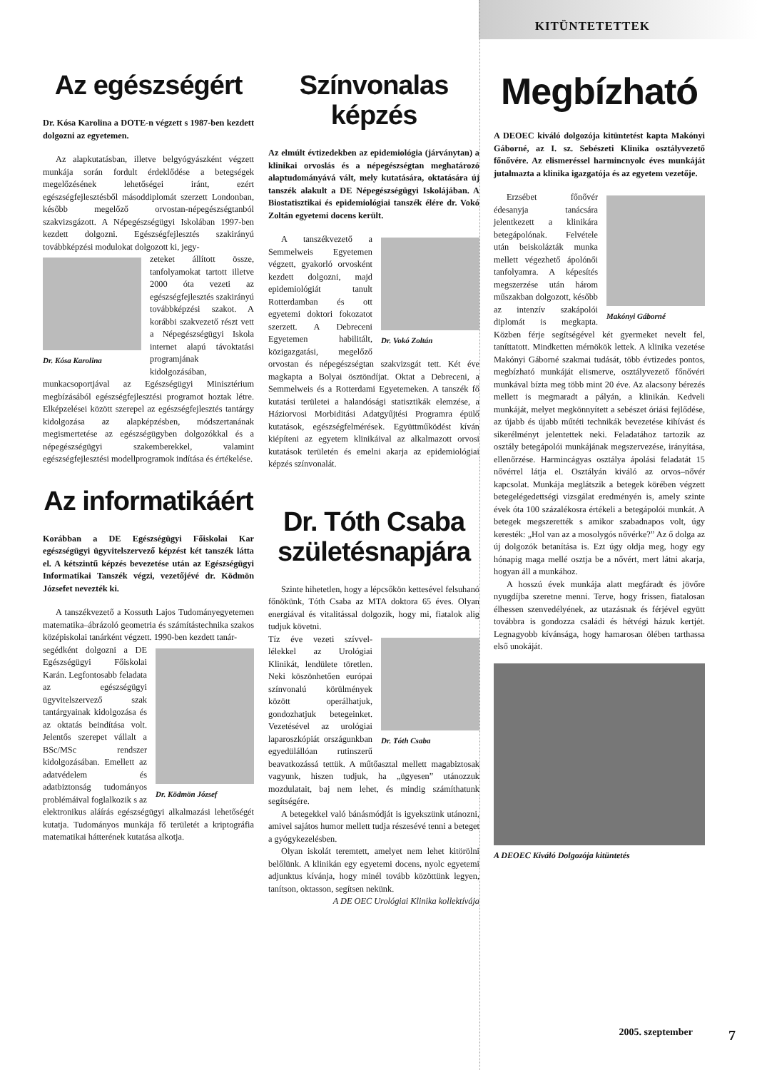KITÜNTETETTEK
Az egészségért
Dr. Kósa Karolina a DOTE-n végzett s 1987-ben kezdett dolgozni az egyetemen.
Az alapkutatásban, illetve belgyógyászként végzett munkája során fordult érdeklődése a betegségek megelőzésének lehetőségei iránt, ezért egészségfejlesztésből másoddiplomát szerzett Londonban, később megelőző orvostan-népegészségtanból szakvizsgázott. A Népegészségügyi Iskolában 1997-ben kezdett dolgozni. Egészségfejlesztés szakirányú továbbképzési modulokat dolgozott ki, jegy-
Dr. Kósa Karolina
zeteket állított össze, tanfolyamokat tartott illetve 2000 óta vezeti az egészségfejlesztés szakirányú továbbképzési szakot. A korábbi szakvezető részt vett a Népegészségügyi Iskola internet alapú távoktatási programjának kidolgozásában, munkacsoportjával az Egészségügyi Minisztérium megbízásából egészségfejlesztési programot hoztak létre. Elképzelései között szerepel az egészségfejlesztés tantárgy kidolgozása az alapképzésben, módszertanának megismertetése az egészségügyben dolgozókkal és a népegészségügyi szakemberekkel, valamint egészségfejlesztési modellprogramok indítása és értékelése.
Az informatikáért
Korábban a DE Egészségügyi Főiskolai Kar egészségügyi ügyvitelszervező képzést két tanszék látta el. A kétszintű képzés bevezetése után az Egészségügyi Informatikai Tanszék végzi, vezetőjévé dr. Ködmön Józsefet nevezték ki.
A tanszékvezető a Kossuth Lajos Tudományegyetemen matematika–ábrázoló geometria és számítástechnika szakos középiskolai tanárként végzett. 1990-ben kezdett tanár-
Dr. Ködmön József
segédként dolgozni a DE Egészségügyi Főiskolai Karán. Legfontosabb feladata az egészségügyi ügyvitelszervező szak tantárgyainak kidolgozása és az oktatás beindítása volt. Jelentős szerepet vállalt a BSc/MSc rendszer kidolgozásában. Emellett az adatvédelem és adatbiztonság tudományos problémáival foglalkozik s az elektronikus aláírás egészségügyi alkalmazási lehetőségét kutatja. Tudományos munkája fő területét a kriptográfia matematikai hátterének kutatása alkotja.
Színvonalas képzés
Az elmúlt évtizedekben az epidemiológia (járványtan) a klinikai orvoslás és a népegészségtan meghatározó alaptudományává vált, mely kutatására, oktatására új tanszék alakult a DE Népegészségügyi Iskolájában. A Biostatisztikai és epidemiológiai tanszék élére dr. Vokó Zoltán egyetemi docens került.
Dr. Vokó Zoltán
A tanszékvezető a Semmelweis Egyetemen végzett, gyakorló orvosként kezdett dolgozni, majd epidemiológiát tanult Rotterdamban és ott egyetemi doktori fokozatot szerzett. A Debreceni Egyetemen habilitált, közigazgatási, megelőző orvostan és népegészségtan szakvizsgát tett. Két éve magkapta a Bolyai ösztöndíjat. Oktat a Debreceni, a Semmelweis és a Rotterdami Egyetemeken. A tanszék fő kutatási területei a halandósági statisztikák elemzése, a Háziorvosi Morbiditási Adatgyűjtési Programra épülő kutatások, egészségfelmérések. Együttműködést kíván kiépíteni az egyetem klinikáival az alkalmazott orvosi kutatások területén és emelni akarja az epidemiológiai képzés színvonalát.
Dr. Tóth Csaba születésnapjára
Szinte hihetetlen, hogy a lépcsőkön kettesével felsuhanó főnökünk, Tóth Csaba az MTA doktora 65 éves. Olyan energiával és vitalitással dolgozik, hogy mi, fiatalok alig tudjuk követni.
Dr. Tóth Csaba
Tíz éve vezeti szívvel-lélekkel az Urológiai Klinikát, lendülete töretlen. Neki köszönhetően európai színvonalú körülmények között operálhatjuk, gondozhatjuk betegeinket. Vezetésével az urológiai laparoszkópiát országunkban egyedülállóan rutinszerű beavatkozássá tettük. A műtőasztal mellett magabiztosak vagyunk, hiszen tudjuk, ha „ügyesen” utánozzuk mozdulatait, baj nem lehet, és mindig számíthatunk segítségére.
A betegekkel való bánásmódját is igyekszünk utánozni, amivel sajátos humor mellett tudja részesévé tenni a beteget a gyógykezelésben.
Olyan iskolát teremtett, amelyet nem lehet kitörölni belőlünk. A klinikán egy egyetemi docens, nyolc egyetemi adjunktus kívánja, hogy minél tovább közöttünk legyen, tanítson, oktasson, segítsen nekünk.
A DE OEC Urológiai Klinika kollektívája
Megbízható
A DEOEC kiváló dolgozója kitüntetést kapta Makónyi Gáborné, az I. sz. Sebészeti Klinika osztályvezető főnővére. Az elismeréssel harmincnyolc éves munkáját jutalmazta a klinika igazgatója és az egyetem vezetője.
Makónyi Gáborné
Erzsébet főnővér édesanyja tanácsára jelentkezett a klinikára betegápolónak. Felvétele után beiskolázták munka mellett végezhető ápolónői tanfolyamra. A képesítés megszerzése után három műszakban dolgozott, később az intenzív szakápolói diplomát is megkapta. Közben férje segítségével két gyermeket nevelt fel, taníttatott. Mindketten mérnökök lettek. A klinika vezetése Makónyi Gáborné szakmai tudását, több évtizedes pontos, megbízható munkáját elismerve, osztályvezető főnővéri munkával bízta meg több mint 20 éve. Az alacsony bérezés mellett is megmaradt a pályán, a klinikán. Kedveli munkáját, melyet megkönnyített a sebészet óriási fejlődése, az újabb és újabb műtéti technikák bevezetése kihívást és sikerélményt jelentettek neki. Feladatához tartozik az osztály betegápolói munkájának megszervezése, irányítása, ellenőrzése. Harmincágyas osztálya ápolási feladatát 15 nővérrel látja el. Osztályán kiváló az orvos–nővér kapcsolat. Munkája meglátszik a betegek körében végzett betegelégedettségi vizsgálat eredményén is, amely szinte évek óta 100 százalékosra értékeli a betegápolói munkát. A betegek megszerették s amikor szabadnapos volt, úgy keresték: „Hol van az a mosolygós nővérke?” Az ő dolga az új dolgozók betanítása is. Ezt úgy oldja meg, hogy egy hónapig maga mellé osztja be a nővért, mert látni akarja, hogyan áll a munkához.
A hosszú évek munkája alatt megfáradt és jövőre nyugdíjba szeretne menni. Terve, hogy frissen, fiatalosan élhessen szenvedélyének, az utazásnak és férjével együtt továbbra is gondozza családi és hétvégi házuk kertjét. Legnagyobb kívánsága, hogy hamarosan ölében tarthassa első unokáját.
A DEOEC Kiváló Dolgozója kitüntetés
2005. szeptember 7